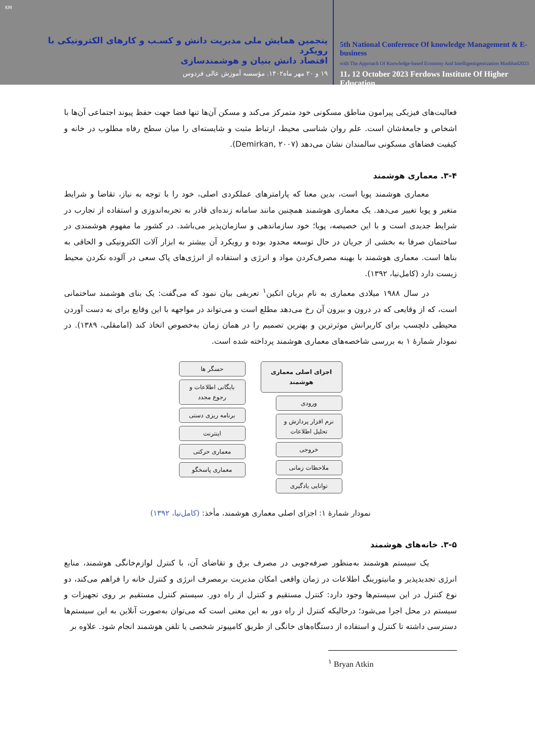KM
پنجمین همایش ملی مدیریت دانش و کسـب و کارهای الکترونیکی با رویکرد
اقتصاد دانش بنیان و هوشمندسازی
۱۹ و ۲۰ مهر ماه۱۴۰۲. مؤسسه آموزش عالی فردوس
5th National Conference Of knowledge Management & E-business
with The Approach Of Knowledge-based Economy And Intelligentigentization Mashhad2023
11، 12 October 2023 Ferdows Institute Of Higher Education
فعالیت‌های فیزیکی پیرامون مناطق مسکونی خود متمرکز می‌کند و مسکن آن‌ها تنها فضا جهت حفظ پیوند اجتماعی آن‌ها با اشخاص و جامعۀشان است. علم روان شناسی محیط، ارتباط مثبت و شایسته‌ای را میان سطح رفاه مطلوب در خانه و کیفیت فضاهای مسکونی سالمندان نشان می‌دهد (Demirkan, ۲۰۰۷).
۳-۴. معماری هوشمند
معماری هوشمند پویا است، بدین معنا که پارامترهای عملکردی اصلی، خود را با توجه به نیاز، تقاضا و شرایط متغیر و پویا تغییر می‌دهد. یک معماری هوشمند همچنین مانند سامانه زنده‌ای قادر به تجربه‌اندوزی و استفاده از تجارب در شرایط جدیدی است و با این خصیصه، پویا؛ خود سازماندهی و سازمان‌پذیر می‌باشد. در کشور ما مفهوم هوشمندی در ساختمان صرفا به بخشی از جریان در حال توسعه محدود بوده و رویکرد آن بیشتر به ابزار آلات الکترونیکی و الحاقی به بناها است. معماری هوشمند با بهینه مصرف‌کردن مواد و انرژی و استفاده از انرژی‌های پاک سعی در آلوده نکردن محیط زیست دارد (کامل‌نیا، ۱۳۹۲).
در سال ۱۹۸۸ میلادی معماری به نام بریان اتکین<sup>۱</sup> تعریفی بیان نمود که می‌گفت: یک بنای هوشمند ساختمانی است، که از وقایعی که در درون و بیرون آن رخ می‌دهد مطلع است و می‌تواند در مواجهه با این وقایع برای به دست آوردن محیطی دلچسب برای کاربرانش موثرترین و بهترین تصمیم را در همان زمان به‌خصوص اتخاذ کند (امامقلی، ۱۳۸۹). در نمودار شمارۀ ۱ به بررسی شاخصه‌های معماری هوشمند پرداخته شده است.
اجزای اصلی معماری هوشمند
ورودی
نرم افزار پردازش و تحلیل اطلاعات
خروجی
ملاحظات زمانی
توانایی یادگیری
حسگر ها
بایگانی اطلاعات و رجوع مجدد
برنامه ریزی دستی
اینترنت
معماری حرکتی
معماری پاسخگو
نمودار شمارۀ ۱: اجزای اصلی معماری هوشمند، مأخذ: (کامل‌نیا، ۱۳۹۲)
۳-۵. خانه‌های هوشمند
یک سیستم هوشمند به‌منظور صرفه‌جویی در مصرف برق و تقاضای آن، با کنترل لوازم‌خانگی هوشمند، منابع انرژی تجدیدپذیر و مانیتورینگ اطلاعات در زمان واقعی امکان مدیریت برمصرف انرژی و کنترل خانه را فراهم می‌کند، دو نوع کنترل در این سیستم‌ها وجود دارد: کنترل مستقیم و کنترل از راه دور. سیستم کنترل مستقیم بر روی تجهیزات و سیستم در محل اجرا می‌شود؛ درحالیکه کنترل از راه دور به این معنی است که می‌توان به‌صورت آنلاین به این سیستم‌ها دسترسی داشته تا کنترل و استفاده از دستگاه‌های خانگی از طریق کامپیوتر شخصی یا تلفن هوشمند انجام شود. علاوه بر
<sup>۱</sup> Bryan Atkin